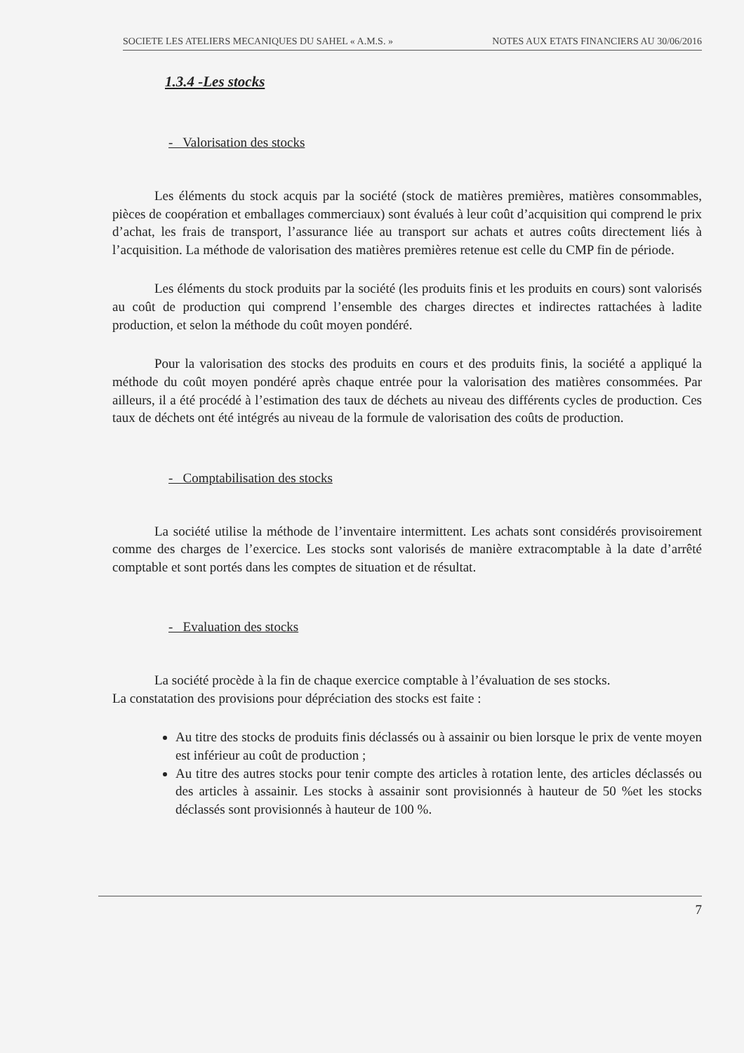SOCIETE LES ATELIERS MECANIQUES DU SAHEL « A.M.S. » NOTES AUX ETATS FINANCIERS AU 30/06/2016
1.3.4 -Les stocks
- Valorisation des stocks
Les éléments du stock acquis par la société (stock de matières premières, matières consommables, pièces de coopération et emballages commerciaux) sont évalués à leur coût d’acquisition qui comprend le prix d’achat, les frais de transport, l’assurance liée au transport sur achats et autres coûts directement liés à l’acquisition. La méthode de valorisation des matières premières retenue est celle du CMP fin de période.
Les éléments du stock produits par la société (les produits finis et les produits en cours) sont valorisés au coût de production qui comprend l’ensemble des charges directes et indirectes rattachées à ladite production, et selon la méthode du coût moyen pondéré.
Pour la valorisation des stocks des produits en cours et des produits finis, la société a appliqué la méthode du coût moyen pondéré après chaque entrée pour la valorisation des matières consommées. Par ailleurs, il a été procédé à l’estimation des taux de déchets au niveau des différents cycles de production. Ces taux de déchets ont été intégrés au niveau de la formule de valorisation des coûts de production.
- Comptabilisation des stocks
La société utilise la méthode de l’inventaire intermittent. Les achats sont considérés provisoirement comme des charges de l’exercice. Les stocks sont valorisés de manière extracomptable à la date d’arrêté comptable et sont portés dans les comptes de situation et de résultat.
- Evaluation des stocks
La société procède à la fin de chaque exercice comptable à l’évaluation de ses stocks.
La constatation des provisions pour dépréciation des stocks est faite :
Au titre des stocks de produits finis déclassés ou à assainir ou bien lorsque le prix de vente moyen est inférieur au coût de production ;
Au titre des autres stocks pour tenir compte des articles à rotation lente, des articles déclassés ou des articles à assainir. Les stocks à assainir sont provisionnés à hauteur de 50 %et les stocks déclassés sont provisionnés à hauteur de 100 %.
7